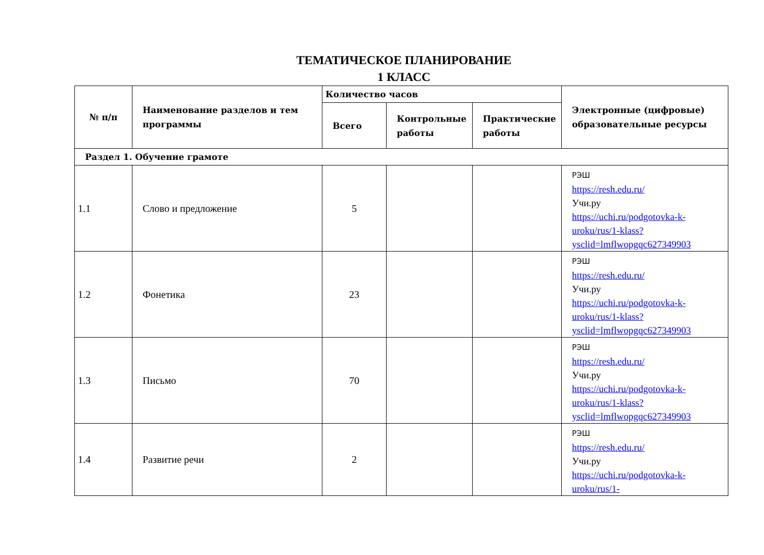ТЕМАТИЧЕСКОЕ ПЛАНИРОВАНИЕ
1 КЛАСС
| № п/п | Наименование разделов и тем программы | Количество часов | | | Электронные (цифровые) образовательные ресурсы |
| --- | --- | --- | --- | --- | --- |
| | | Всего | Контрольные работы | Практические работы | |
| Раздел 1. Обучение грамоте | | | | | |
| 1.1 | Слово и предложение | 5 | | | РЭШ https://resh.edu.ru/ Учи.ру https://uchi.ru/podgotovka-k-uroku/rus/1-klass?ysclid=lmflwopgqc627349903 |
| 1.2 | Фонетика | 23 | | | РЭШ https://resh.edu.ru/ Учи.ру https://uchi.ru/podgotovka-k-uroku/rus/1-klass?ysclid=lmflwopgqc627349903 |
| 1.3 | Письмо | 70 | | | РЭШ https://resh.edu.ru/ Учи.ру https://uchi.ru/podgotovka-k-uroku/rus/1-klass?ysclid=lmflwopgqc627349903 |
| 1.4 | Развитие речи | 2 | | | РЭШ https://resh.edu.ru/ Учи.ру https://uchi.ru/podgotovka-k-uroku/rus/1- |